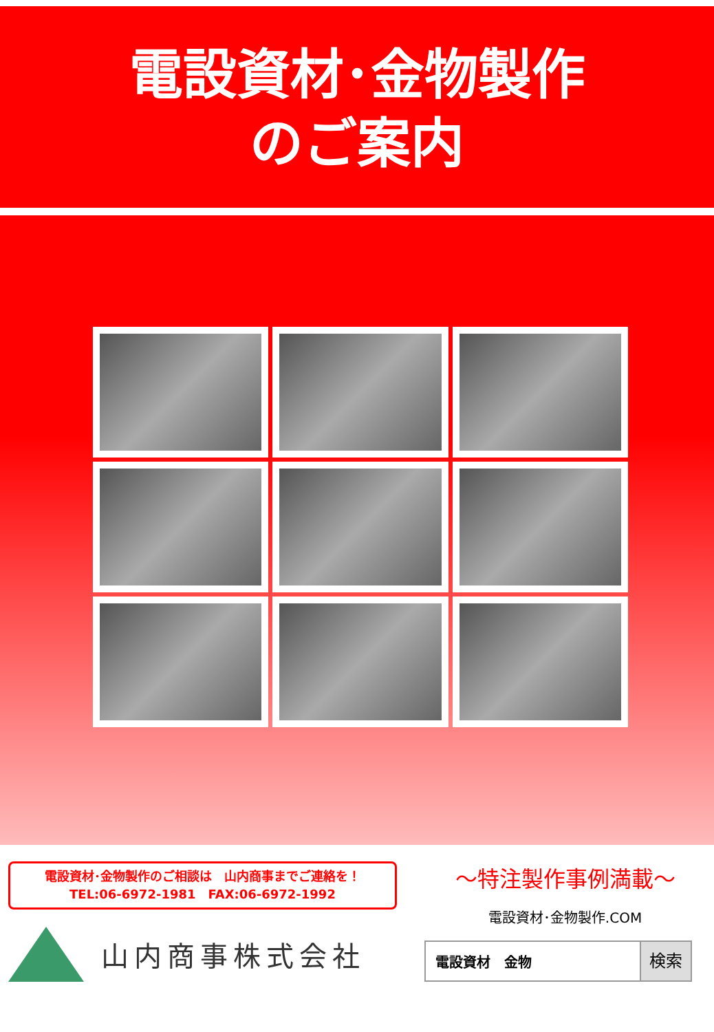電設資材･金物製作
のご案内
電設資材･金物製作のご相談は　山内商事までご連絡を！
TEL:06-6972-1981　FAX:06-6972-1992
山内商事株式会社
～特注製作事例満載～
電設資材･金物製作.COM
電設資材　金物 検索